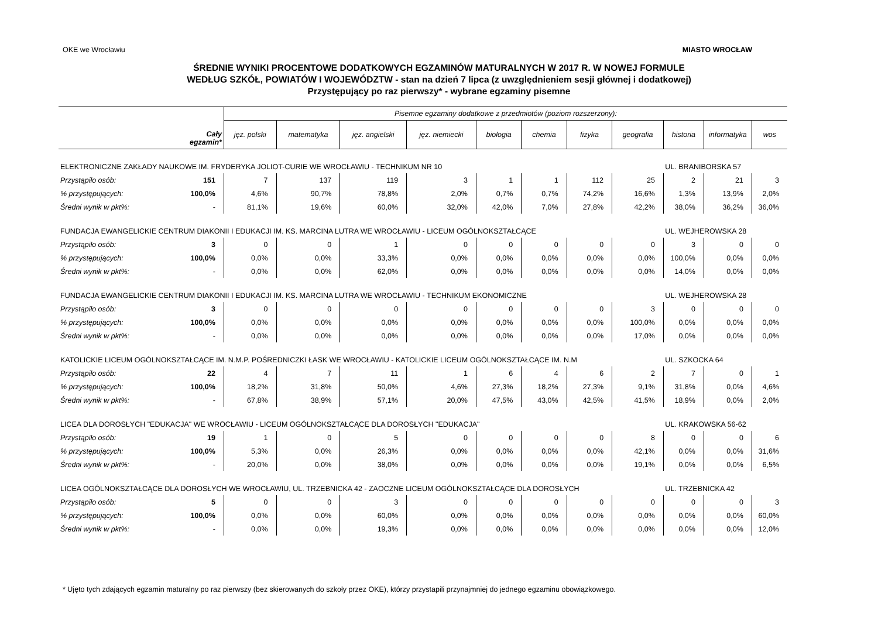OKE we Wrocławiu MIASTO WROCŁAW
ŚREDNIE WYNIKI PROCENTOWE DODATKOWYCH EGZAMINÓW MATURALNYCH W 2017 R. W NOWEJ FORMULE
WEDŁUG SZKÓŁ, POWIATÓW I WOJEWÓDZTW - stan na dzień 7 lipca (z uwzględnieniem sesji głównej i dodatkowej)
Przystępujący po raz pierwszy* - wybrane egzaminy pisemne
| Cały egzamin* | | Pisemne egzaminy dodatkowe z przedmiotów (poziom rozszerzony): | | | | | | | | | | |
| --- | --- | --- | --- | --- | --- | --- | --- | --- | --- | --- | --- | --- |
| | | jęz. polski | matematyka | jęz. angielski | jęz. niemiecki | biologia | chemia | fizyka | geografia | historia | informatyka | wos |
| ELEKTRONICZNE ZAKŁADY NAUKOWE IM. FRYDERYKA JOLIOT-CURIE WE WROCŁAWIU - TECHNIKUM NR 10 | | | | | | | | | | UL. BRANIBORSKA 57 | | |
| Przystąpiło osób: | 151 | 7 | 137 | 119 | 3 | 1 | 1 | 112 | 25 | 2 | 21 | 3 |
| % przystępujących: | 100,0% | 4,6% | 90,7% | 78,8% | 2,0% | 0,7% | 0,7% | 74,2% | 16,6% | 1,3% | 13,9% | 2,0% |
| Średni wynik w pkt%: | - | 81,1% | 19,6% | 60,0% | 32,0% | 42,0% | 7,0% | 27,8% | 42,2% | 38,0% | 36,2% | 36,0% |
| FUNDACJA EWANGELICKIE CENTRUM DIAKONII I EDUKACJI IM. KS. MARCINA LUTRA WE WROCŁAWIU - LICEUM OGÓLNOKSZTAŁCĄCE | | | | | | | | | | UL. WEJHEROWSKA 28 | | |
| Przystąpiło osób: | 3 | 0 | 0 | 1 | 0 | 0 | 0 | 0 | 0 | 3 | 0 | 0 |
| % przystępujących: | 100,0% | 0,0% | 0,0% | 33,3% | 0,0% | 0,0% | 0,0% | 0,0% | 0,0% | 100,0% | 0,0% | 0,0% |
| Średni wynik w pkt%: | - | 0,0% | 0,0% | 62,0% | 0,0% | 0,0% | 0,0% | 0,0% | 0,0% | 14,0% | 0,0% | 0,0% |
| FUNDACJA EWANGELICKIE CENTRUM DIAKONII I EDUKACJI IM. KS. MARCINA LUTRA WE WROCŁAWIU - TECHNIKUM EKONOMICZNE | | | | | | | | | | UL. WEJHEROWSKA 28 | | |
| Przystąpiło osób: | 3 | 0 | 0 | 0 | 0 | 0 | 0 | 0 | 3 | 0 | 0 | 0 |
| % przystępujących: | 100,0% | 0,0% | 0,0% | 0,0% | 0,0% | 0,0% | 0,0% | 0,0% | 100,0% | 0,0% | 0,0% | 0,0% |
| Średni wynik w pkt%: | - | 0,0% | 0,0% | 0,0% | 0,0% | 0,0% | 0,0% | 0,0% | 17,0% | 0,0% | 0,0% | 0,0% |
| KATOLICKIE LICEUM OGÓLNOKSZTAŁCĄCE IM. N.M.P. POŚREDNICZKI ŁASK WE WROCŁAWIU - KATOLICKIE LICEUM OGÓLNOKSZTAŁCĄCE IM. N.M | | | | | | | | | | UL. SZKOCKA 64 | | |
| Przystąpiło osób: | 22 | 4 | 7 | 11 | 1 | 6 | 4 | 6 | 2 | 7 | 0 | 1 |
| % przystępujących: | 100,0% | 18,2% | 31,8% | 50,0% | 4,6% | 27,3% | 18,2% | 27,3% | 9,1% | 31,8% | 0,0% | 4,6% |
| Średni wynik w pkt%: | - | 67,8% | 38,9% | 57,1% | 20,0% | 47,5% | 43,0% | 42,5% | 41,5% | 18,9% | 0,0% | 2,0% |
| LICEA DLA DOROSŁYCH "EDUKACJA" WE WROCŁAWIU - LICEUM OGÓLNOKSZTAŁCĄCE DLA DOROSŁYCH "EDUKACJA" | | | | | | | | | | UL. KRAKOWSKA 56-62 | | |
| Przystąpiło osób: | 19 | 1 | 0 | 5 | 0 | 0 | 0 | 0 | 8 | 0 | 0 | 6 |
| % przystępujących: | 100,0% | 5,3% | 0,0% | 26,3% | 0,0% | 0,0% | 0,0% | 0,0% | 42,1% | 0,0% | 0,0% | 31,6% |
| Średni wynik w pkt%: | - | 20,0% | 0,0% | 38,0% | 0,0% | 0,0% | 0,0% | 0,0% | 19,1% | 0,0% | 0,0% | 6,5% |
| LICEA OGÓLNOKSZTAŁCĄCE DLA DOROSŁYCH WE WROCŁAWIU, UL. TRZEBNICKA 42 - ZAOCZNE LICEUM OGÓLNOKSZTAŁCĄCE DLA DOROSŁYCH | | | | | | | | | | UL. TRZEBNICKA 42 | | |
| Przystąpiło osób: | 5 | 0 | 0 | 3 | 0 | 0 | 0 | 0 | 0 | 0 | 0 | 3 |
| % przystępujących: | 100,0% | 0,0% | 0,0% | 60,0% | 0,0% | 0,0% | 0,0% | 0,0% | 0,0% | 0,0% | 0,0% | 60,0% |
| Średni wynik w pkt%: | - | 0,0% | 0,0% | 19,3% | 0,0% | 0,0% | 0,0% | 0,0% | 0,0% | 0,0% | 0,0% | 12,0% |
* Ujęto tych zdających egzamin maturalny po raz pierwszy (bez skierowanych do szkoły przez OKE), którzy przystapili przynajmniej do jednego egzaminu obowiązkowego.